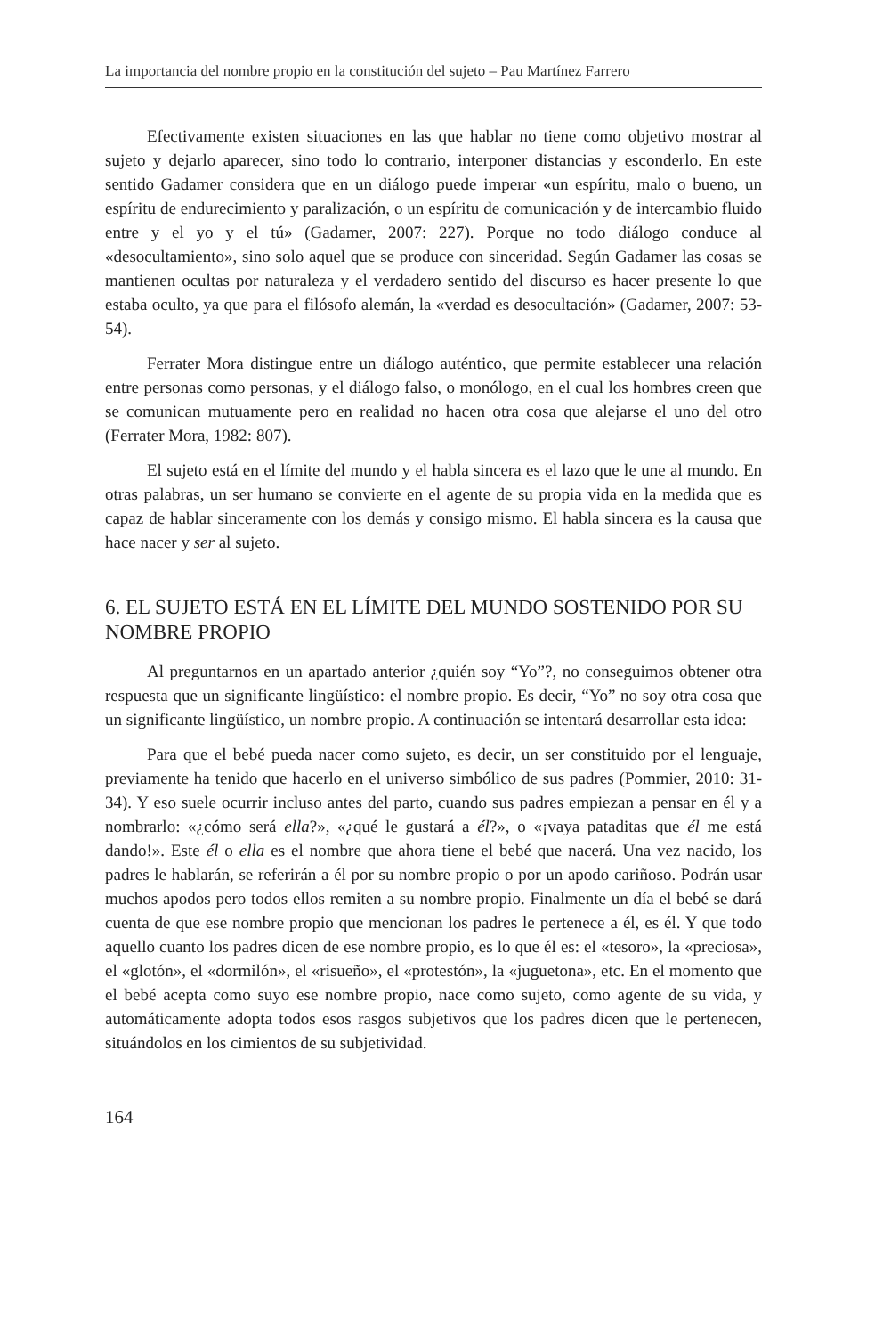La importancia del nombre propio en la constitución del sujeto – Pau Martínez Farrero
Efectivamente existen situaciones en las que hablar no tiene como objetivo mostrar al sujeto y dejarlo aparecer, sino todo lo contrario, interponer distancias y esconderlo. En este sentido Gadamer considera que en un diálogo puede imperar «un espíritu, malo o bueno, un espíritu de endurecimiento y paralización, o un espíritu de comunicación y de intercambio fluido entre y el yo y el tú» (Gadamer, 2007: 227). Porque no todo diálogo conduce al «desocultamiento», sino solo aquel que se produce con sinceridad. Según Gadamer las cosas se mantienen ocultas por naturaleza y el verdadero sentido del discurso es hacer presente lo que estaba oculto, ya que para el filósofo alemán, la «verdad es desocultación» (Gadamer, 2007: 53-54).
Ferrater Mora distingue entre un diálogo auténtico, que permite establecer una relación entre personas como personas, y el diálogo falso, o monólogo, en el cual los hombres creen que se comunican mutuamente pero en realidad no hacen otra cosa que alejarse el uno del otro (Ferrater Mora, 1982: 807).
El sujeto está en el límite del mundo y el habla sincera es el lazo que le une al mundo. En otras palabras, un ser humano se convierte en el agente de su propia vida en la medida que es capaz de hablar sinceramente con los demás y consigo mismo. El habla sincera es la causa que hace nacer y ser al sujeto.
6. EL SUJETO ESTÁ EN EL LÍMITE DEL MUNDO SOSTENIDO POR SU NOMBRE PROPIO
Al preguntarnos en un apartado anterior ¿quién soy “Yo”?, no conseguimos obtener otra respuesta que un significante lingüístico: el nombre propio. Es decir, “Yo” no soy otra cosa que un significante lingüístico, un nombre propio. A continuación se intentará desarrollar esta idea:
Para que el bebé pueda nacer como sujeto, es decir, un ser constituido por el lenguaje, previamente ha tenido que hacerlo en el universo simbólico de sus padres (Pommier, 2010: 31-34). Y eso suele ocurrir incluso antes del parto, cuando sus padres empiezan a pensar en él y a nombrarlo: «¿cómo será ella?», «¿qué le gustará a él?», o «¡vaya pataditas que él me está dando!». Este él o ella es el nombre que ahora tiene el bebé que nacerá. Una vez nacido, los padres le hablarán, se referirán a él por su nombre propio o por un apodo cariñoso. Podrán usar muchos apodos pero todos ellos remiten a su nombre propio. Finalmente un día el bebé se dará cuenta de que ese nombre propio que mencionan los padres le pertenece a él, es él. Y que todo aquello cuanto los padres dicen de ese nombre propio, es lo que él es: el «tesoro», la «preciosa», el «glotón», el «dormilón», el «risueño», el «protestón», la «juguetona», etc. En el momento que el bebé acepta como suyo ese nombre propio, nace como sujeto, como agente de su vida, y automáticamente adopta todos esos rasgos subjetivos que los padres dicen que le pertenecen, situándolos en los cimientos de su subjetividad.
164